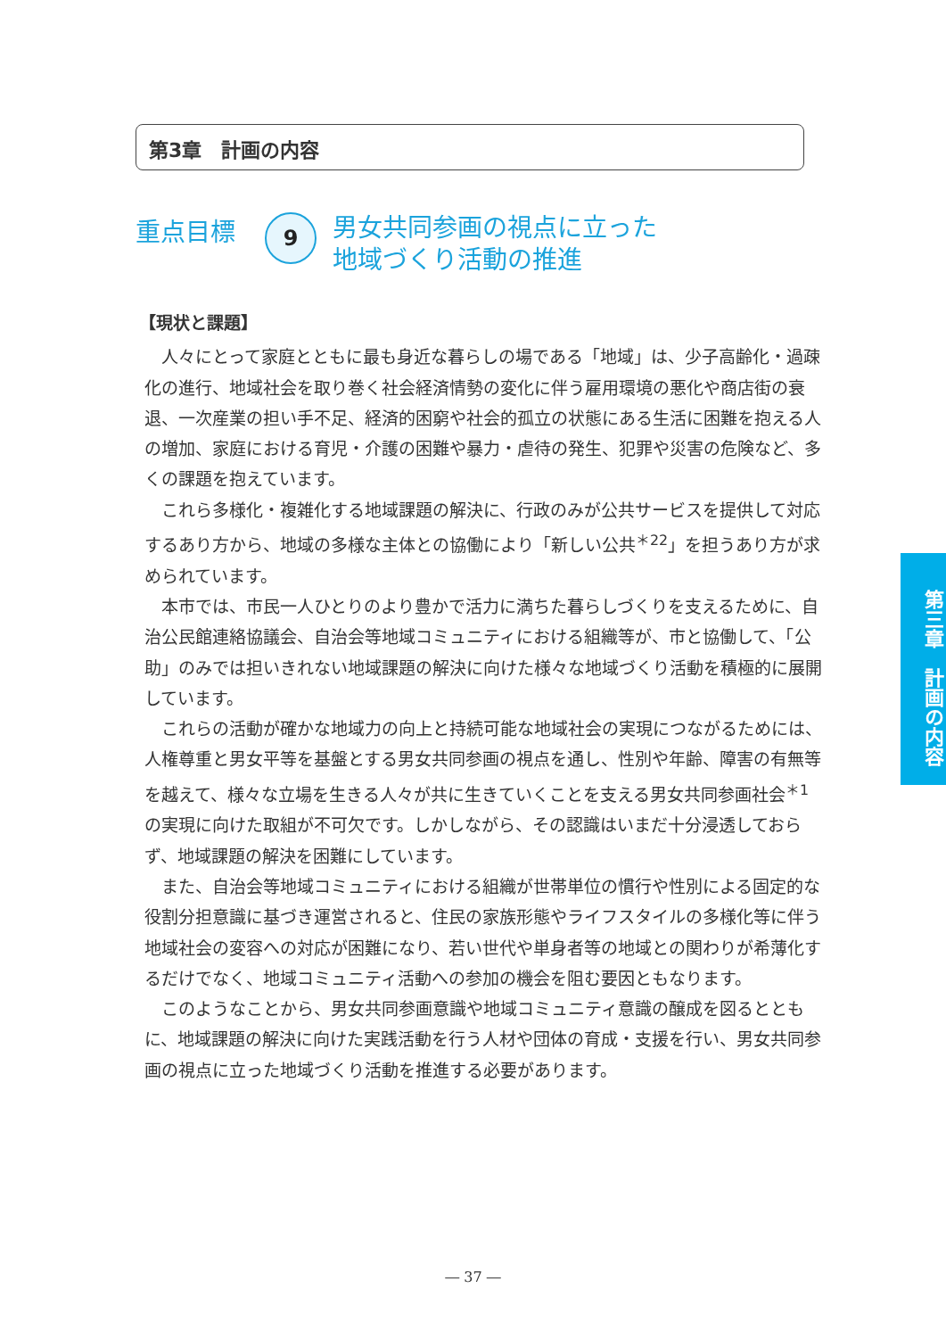第3章　計画の内容
重点目標
9
男女共同参画の視点に立った
地域づくり活動の推進
【現状と課題】
人々にとって家庭とともに最も身近な暮らしの場である「地域」は、少子高齢化・過疎化の進行、地域社会を取り巻く社会経済情勢の変化に伴う雇用環境の悪化や商店街の衰退、一次産業の担い手不足、経済的困窮や社会的孤立の状態にある生活に困難を抱える人の増加、家庭における育児・介護の困難や暴力・虐待の発生、犯罪や災害の危険など、多くの課題を抱えています。
これら多様化・複雑化する地域課題の解決に、行政のみが公共サービスを提供して対応するあり方から、地域の多様な主体との協働により「新しい公共<sup>＊22</sup>」を担うあり方が求められています。
本市では、市民一人ひとりのより豊かで活力に満ちた暮らしづくりを支えるために、自治公民館連絡協議会、自治会等地域コミュニティにおける組織等が、市と協働して、「公助」のみでは担いきれない地域課題の解決に向けた様々な地域づくり活動を積極的に展開しています。
これらの活動が確かな地域力の向上と持続可能な地域社会の実現につながるためには、人権尊重と男女平等を基盤とする男女共同参画の視点を通し、性別や年齢、障害の有無等を越えて、様々な立場を生きる人々が共に生きていくことを支える男女共同参画社会<sup>＊1</sup> の実現に向けた取組が不可欠です。しかしながら、その認識はいまだ十分浸透しておらず、地域課題の解決を困難にしています。
また、自治会等地域コミュニティにおける組織が世帯単位の慣行や性別による固定的な役割分担意識に基づき運営されると、住民の家族形態やライフスタイルの多様化等に伴う地域社会の変容への対応が困難になり、若い世代や単身者等の地域との関わりが希薄化するだけでなく、地域コミュニティ活動への参加の機会を阻む要因ともなります。
このようなことから、男女共同参画意識や地域コミュニティ意識の醸成を図るとともに、地域課題の解決に向けた実践活動を行う人材や団体の育成・支援を行い、男女共同参画の視点に立った地域づくり活動を推進する必要があります。
第三章　計画の内容
― 37 ―